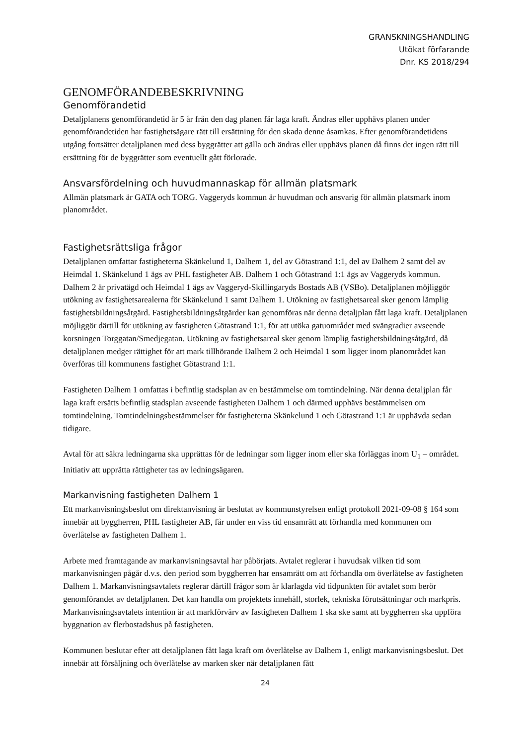GRANSKNINGSHANDLING
Utökat förfarande
Dnr. KS 2018/294
GENOMFÖRANDEBESKRIVNING
Genomförandetid
Detaljplanens genomförandetid är 5 år från den dag planen får laga kraft. Ändras eller upphävs planen under genomförandetiden har fastighetsägare rätt till ersättning för den skada denne åsamkas. Efter genomförandetidens utgång fortsätter detaljplanen med dess byggrätter att gälla och ändras eller upphävs planen då finns det ingen rätt till ersättning för de byggrätter som eventuellt gått förlorade.
Ansvarsfördelning och huvudmannaskap för allmän platsmark
Allmän platsmark är GATA och TORG. Vaggeryds kommun är huvudman och ansvarig för allmän platsmark inom planområdet.
Fastighetsrättsliga frågor
Detaljplanen omfattar fastigheterna Skänkelund 1, Dalhem 1, del av Götastrand 1:1, del av Dalhem 2 samt del av Heimdal 1. Skänkelund 1 ägs av PHL fastigheter AB. Dalhem 1 och Götastrand 1:1 ägs av Vaggeryds kommun. Dalhem 2 är privatägd och Heimdal 1 ägs av Vaggeryd-Skillingaryds Bostads AB (VSBo). Detaljplanen möjliggör utökning av fastighetsarealerna för Skänkelund 1 samt Dalhem 1. Utökning av fastighetsareal sker genom lämplig fastighetsbildningsåtgärd. Fastighetsbildningsåtgärder kan genomföras när denna detaljplan fått laga kraft. Detaljplanen möjliggör därtill för utökning av fastigheten Götastrand 1:1, för att utöka gatuområdet med svängradier avseende korsningen Torggatan/Smedjegatan. Utökning av fastighetsareal sker genom lämplig fastighetsbildningsåtgärd, då detaljplanen medger rättighet för att mark tillhörande Dalhem 2 och Heimdal 1 som ligger inom planområdet kan överföras till kommunens fastighet Götastrand 1:1.
Fastigheten Dalhem 1 omfattas i befintlig stadsplan av en bestämmelse om tomtindelning. När denna detaljplan får laga kraft ersätts befintlig stadsplan avseende fastigheten Dalhem 1 och därmed upphävs bestämmelsen om tomtindelning. Tomtindelningsbestämmelser för fastigheterna Skänkelund 1 och Götastrand 1:1 är upphävda sedan tidigare.
Avtal för att säkra ledningarna ska upprättas för de ledningar som ligger inom eller ska förläggas inom U<sub>1</sub> – området. Initiativ att upprätta rättigheter tas av ledningsägaren.
Markanvisning fastigheten Dalhem 1
Ett markanvisningsbeslut om direktanvisning är beslutat av kommunstyrelsen enligt protokoll 2021-09-08 § 164 som innebär att byggherren, PHL fastigheter AB, får under en viss tid ensamrätt att förhandla med kommunen om överlåtelse av fastigheten Dalhem 1.
Arbete med framtagande av markanvisningsavtal har påbörjats. Avtalet reglerar i huvudsak vilken tid som markanvisningen pågår d.v.s. den period som byggherren har ensamrätt om att förhandla om överlåtelse av fastigheten Dalhem 1. Markanvisningsavtalets reglerar därtill frågor som är klarlagda vid tidpunkten för avtalet som berör genomförandet av detaljplanen. Det kan handla om projektets innehåll, storlek, tekniska förutsättningar och markpris. Markanvisningsavtalets intention är att markförvärv av fastigheten Dalhem 1 ska ske samt att byggherren ska uppföra byggnation av flerbostadshus på fastigheten.
Kommunen beslutar efter att detaljplanen fått laga kraft om överlåtelse av Dalhem 1, enligt markanvisningsbeslut. Det innebär att försäljning och överlåtelse av marken sker när detaljplanen fått
24